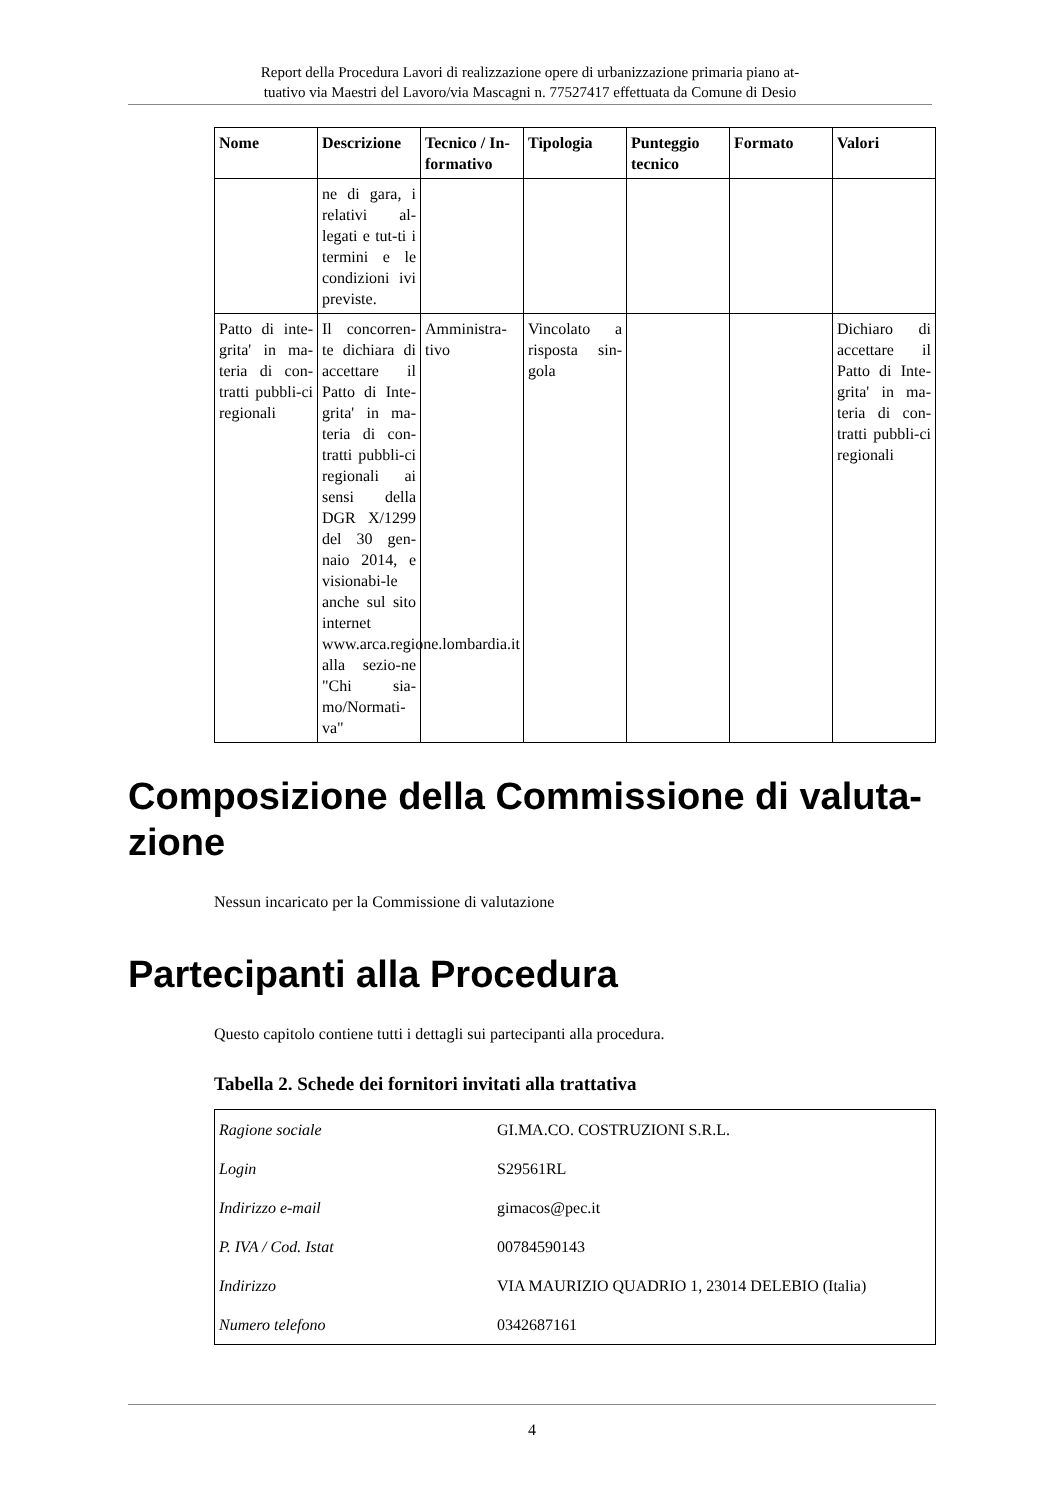Report della Procedura Lavori di realizzazione opere di urbanizzazione primaria piano at-
tuativo via Maestri del Lavoro/via Mascagni n. 77527417 effettuata da Comune di Desio
| Nome | Descrizione | Tecnico / In-formativo | Tipologia | Punteggio tecnico | Formato | Valori |
| --- | --- | --- | --- | --- | --- | --- |
| | ne di gara, i relativi al-legati e tut-ti i termini e le condizioni ivi previste. | | | | | |
| Patto di inte-grita' in ma-teria di con-tratti pubbli-ci regionali | Il concorren-te dichiara di accettare il Patto di Inte-grita' in ma-teria di con-tratti pubbli-ci regionali ai sensi della DGR X/1299 del 30 gen-naio 2014, e visionabi-le anche sul sito internet www.arca.regione.lombardia.it alla sezio-ne "Chi sia-mo/Normati-va" | Amministra-tivo | Vincolato a risposta sin-gola | | | Dichiaro di accettare il Patto di Inte-grita' in ma-teria di con-tratti pubbli-ci regionali |
Composizione della Commissione di valuta-zione
Nessun incaricato per la Commissione di valutazione
Partecipanti alla Procedura
Questo capitolo contiene tutti i dettagli sui partecipanti alla procedura.
Tabella 2. Schede dei fornitori invitati alla trattativa
| Ragione sociale | GI.MA.CO. COSTRUZIONI S.R.L. |
| Login | S29561RL |
| Indirizzo e-mail | gimacos@pec.it |
| P. IVA / Cod. Istat | 00784590143 |
| Indirizzo | VIA MAURIZIO QUADRIO 1, 23014 DELEBIO (Italia) |
| Numero telefono | 0342687161 |
4